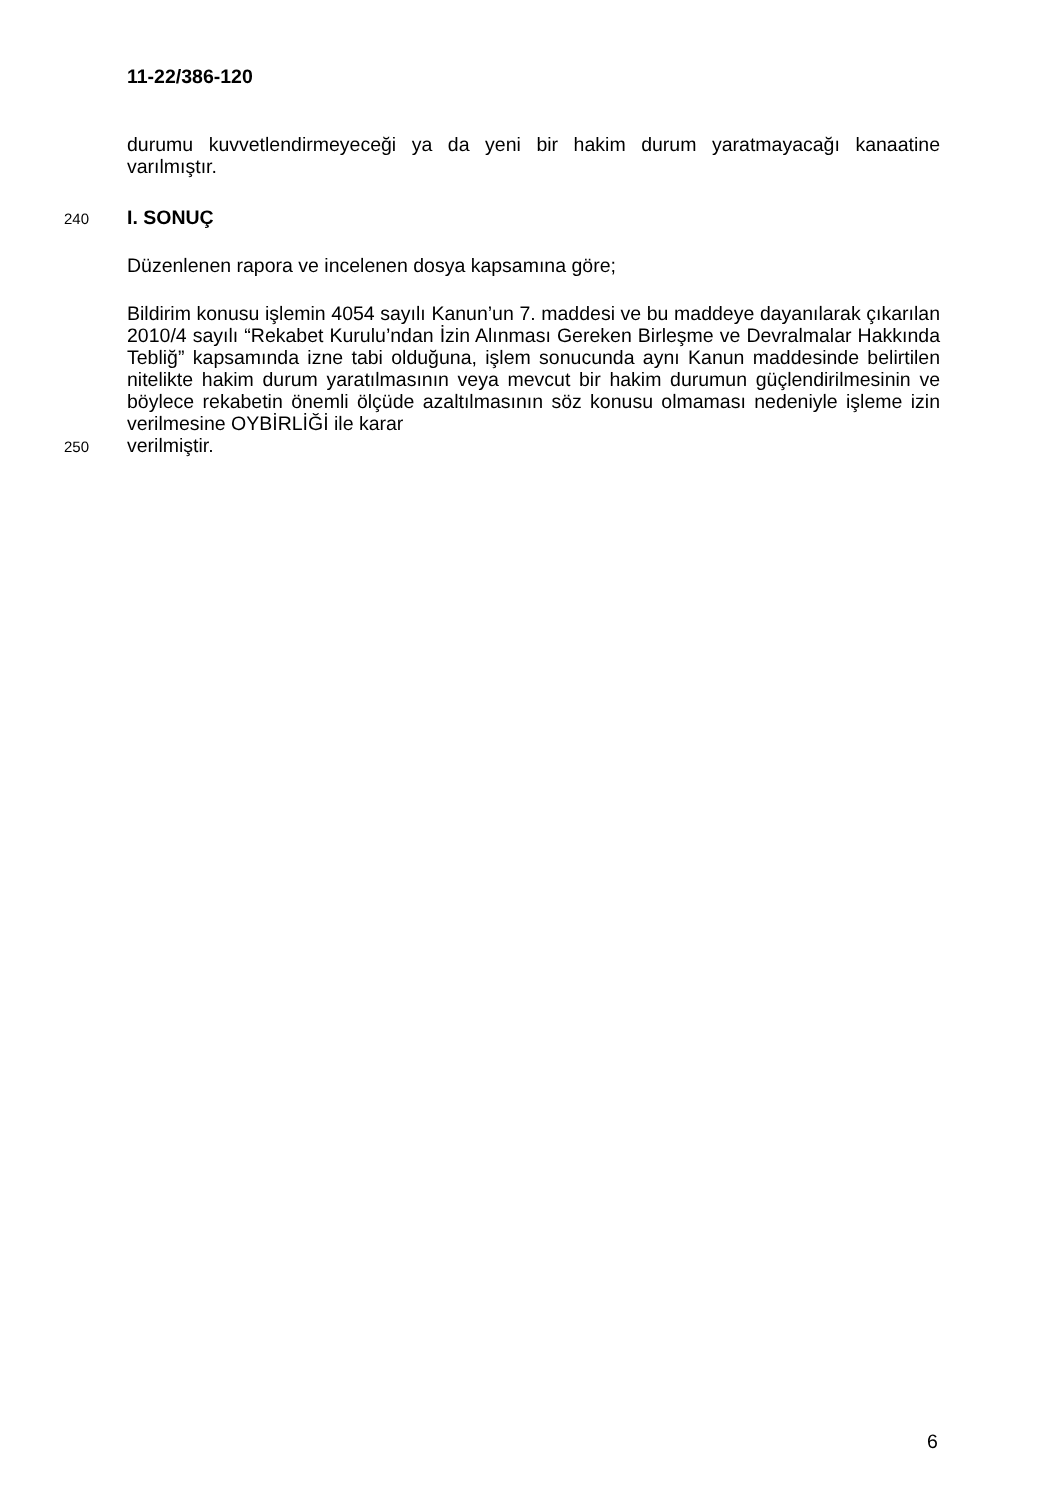11-22/386-120
durumu kuvvetlendirmeyeceği ya da yeni bir hakim durum yaratmayacağı kanaatine varılmıştır.
240
I. SONUÇ
Düzenlenen rapora ve incelenen dosya kapsamına göre;
Bildirim konusu işlemin 4054 sayılı Kanun’un 7. maddesi ve bu maddeye dayanılarak çıkarılan 2010/4 sayılı “Rekabet Kurulu’ndan İzin Alınması Gereken Birleşme ve Devralmalar Hakkında Tebliğ” kapsamında izne tabi olduğuna, işlem sonucunda aynı Kanun maddesinde belirtilen nitelikte hakim durum yaratılmasının veya mevcut bir hakim durumun güçlendirilmesinin ve böylece rekabetin önemli ölçüde azaltılmasının söz konusu olmaması nedeniyle işleme izin verilmesine OYBİRLİĞİ ile karar
250
verilmiştir.
6